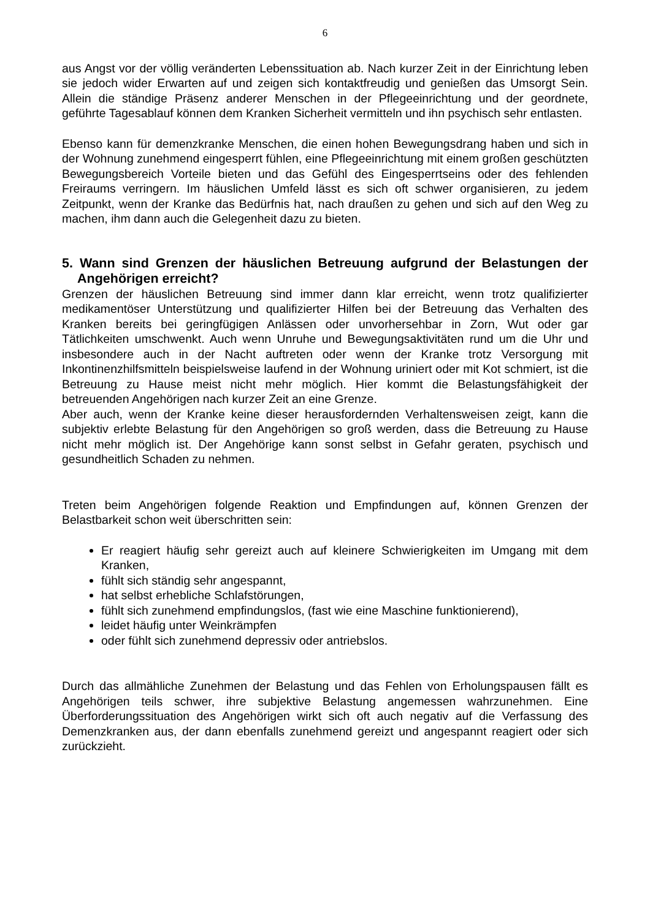6
aus Angst vor der völlig veränderten Lebenssituation ab. Nach kurzer Zeit in der Einrichtung leben sie jedoch wider Erwarten auf und zeigen sich kontaktfreudig und genießen das Umsorgt Sein. Allein die ständige Präsenz anderer Menschen in der Pflegeeinrichtung und der geordnete, geführte Tagesablauf können dem Kranken Sicherheit vermitteln und ihn psychisch sehr entlasten.
Ebenso kann für demenzkranke Menschen, die einen hohen Bewegungsdrang haben und sich in der Wohnung zunehmend eingesperrt fühlen, eine Pflegeeinrichtung mit einem großen geschützten Bewegungsbereich Vorteile bieten und das Gefühl des Eingesperrtseins oder des fehlenden Freiraums verringern. Im häuslichen Umfeld lässt es sich oft schwer organisieren, zu jedem Zeitpunkt, wenn der Kranke das Bedürfnis hat, nach draußen zu gehen und sich auf den Weg zu machen, ihm dann auch die Gelegenheit dazu zu bieten.
5. Wann sind Grenzen der häuslichen Betreuung aufgrund der Belastungen der Angehörigen erreicht?
Grenzen der häuslichen Betreuung sind immer dann klar erreicht, wenn trotz qualifizierter medikamentöser Unterstützung und qualifizierter Hilfen bei der Betreuung das Verhalten des Kranken bereits bei geringfügigen Anlässen oder unvorhersehbar in Zorn, Wut oder gar Tätlichkeiten umschwenkt. Auch wenn Unruhe und Bewegungsaktivitäten rund um die Uhr und insbesondere auch in der Nacht auftreten oder wenn der Kranke trotz Versorgung mit Inkontinenzhilfsmitteln beispielsweise laufend in der Wohnung uriniert oder mit Kot schmiert, ist die Betreuung zu Hause meist nicht mehr möglich. Hier kommt die Belastungsfähigkeit der betreuenden Angehörigen nach kurzer Zeit an eine Grenze.
Aber auch, wenn der Kranke keine dieser herausfordernden Verhaltensweisen zeigt, kann die subjektiv erlebte Belastung für den Angehörigen so groß werden, dass die Betreuung zu Hause nicht mehr möglich ist. Der Angehörige kann sonst selbst in Gefahr geraten, psychisch und gesundheitlich Schaden zu nehmen.
Treten beim Angehörigen folgende Reaktion und Empfindungen auf, können Grenzen der Belastbarkeit schon weit überschritten sein:
Er reagiert häufig sehr gereizt auch auf kleinere Schwierigkeiten im Umgang mit dem Kranken,
fühlt sich ständig sehr angespannt,
hat selbst erhebliche Schlafstörungen,
fühlt sich zunehmend empfindungslos, (fast wie eine Maschine funktionierend),
leidet häufig unter Weinkrämpfen
oder fühlt sich zunehmend depressiv oder antriebslos.
Durch das allmähliche Zunehmen der Belastung und das Fehlen von Erholungspausen fällt es Angehörigen teils schwer, ihre subjektive Belastung angemessen wahrzunehmen. Eine Überforderungssituation des Angehörigen wirkt sich oft auch negativ auf die Verfassung des Demenzkranken aus, der dann ebenfalls zunehmend gereizt und angespannt reagiert oder sich zurückzieht.